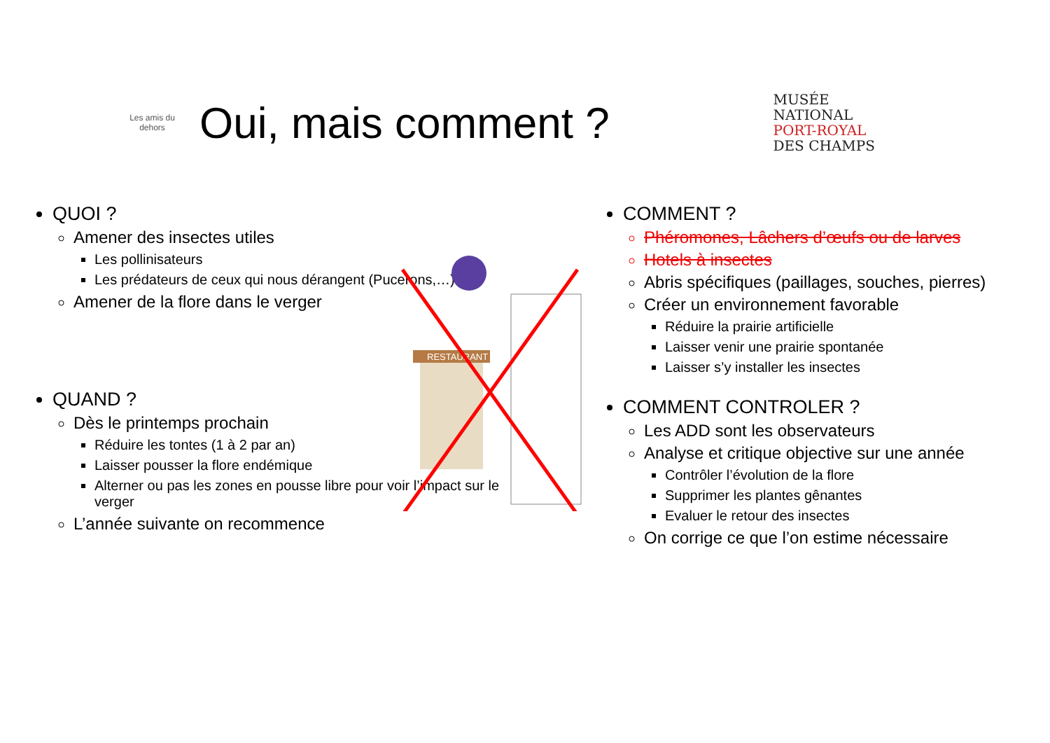Les amis du dehors
Oui, mais comment ?
MUSÉE
NATIONAL
PORT-ROYAL
DES CHAMPS
RESTAURANT
QUOI ?
Amener des insectes utiles
Les pollinisateurs
Les prédateurs de ceux qui nous dérangent (Pucerons,…)
Amener de la flore dans le verger
QUAND ?
Dès le printemps prochain
Réduire les tontes (1 à 2 par an)
Laisser pousser la flore endémique
Alterner ou pas les zones en pousse libre pour voir l’impact sur le verger
L’année suivante on recommence
COMMENT ?
Phéromones, Lâchers d’œufs ou de larves
Hotels à insectes
Abris spécifiques (paillages, souches, pierres)
Créer un environnement favorable
Réduire la prairie artificielle
Laisser venir une prairie spontanée
Laisser s’y installer les insectes
COMMENT CONTROLER ?
Les ADD sont les observateurs
Analyse et critique objective sur une année
Contrôler l’évolution de la flore
Supprimer les plantes gênantes
Evaluer le retour des insectes
On corrige ce que l’on estime nécessaire